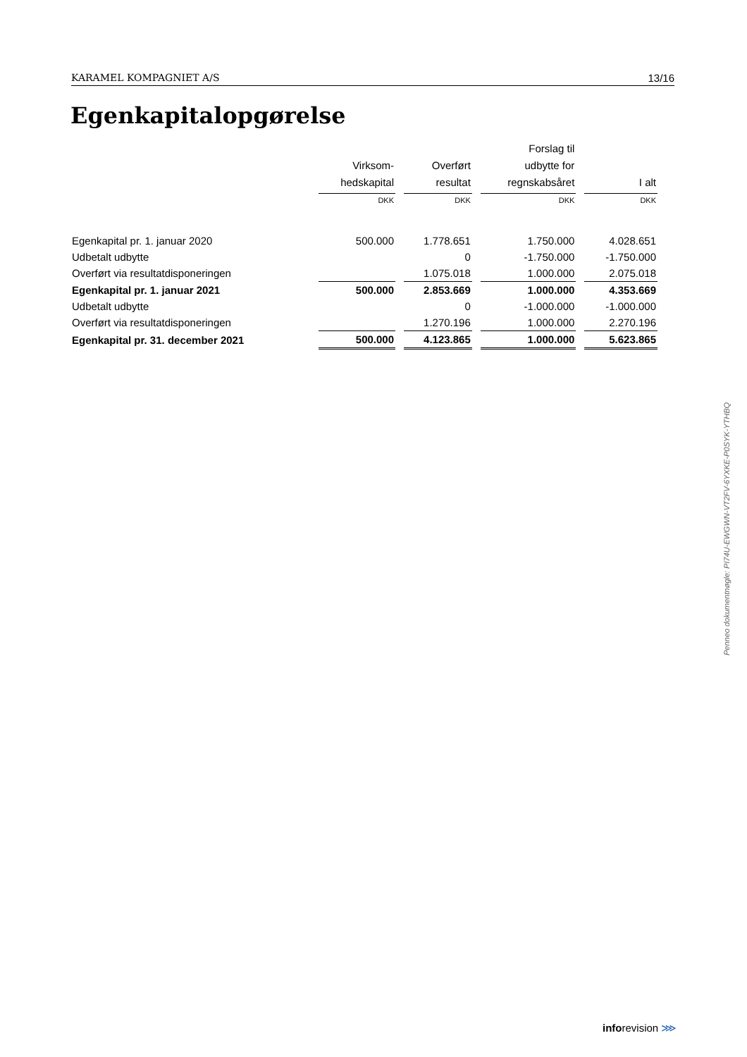KARAMEL KOMPAGNIET A/S 13/16
Egenkapitalopgørelse
| | Virksom- hedskapital | Overført resultat | Forslag til udbytte for regnskabsåret | I alt |
| --- | --- | --- | --- | --- |
| | DKK | DKK | DKK | DKK |
| Egenkapital pr. 1. januar 2020 | 500.000 | 1.778.651 | 1.750.000 | 4.028.651 |
| Udbetalt udbytte | | 0 | -1.750.000 | -1.750.000 |
| Overført via resultatdisponeringen | | 1.075.018 | 1.000.000 | 2.075.018 |
| Egenkapital pr. 1. januar 2021 | 500.000 | 2.853.669 | 1.000.000 | 4.353.669 |
| Udbetalt udbytte | | 0 | -1.000.000 | -1.000.000 |
| Overført via resultatdisponeringen | | 1.270.196 | 1.000.000 | 2.270.196 |
| Egenkapital pr. 31. december 2021 | 500.000 | 4.123.865 | 1.000.000 | 5.623.865 |
Penneo dokumentnøgle: PI74U-EWGWN-VT2FV-6YXKE-P0SYK-YTHBQ
inforevision ⋙